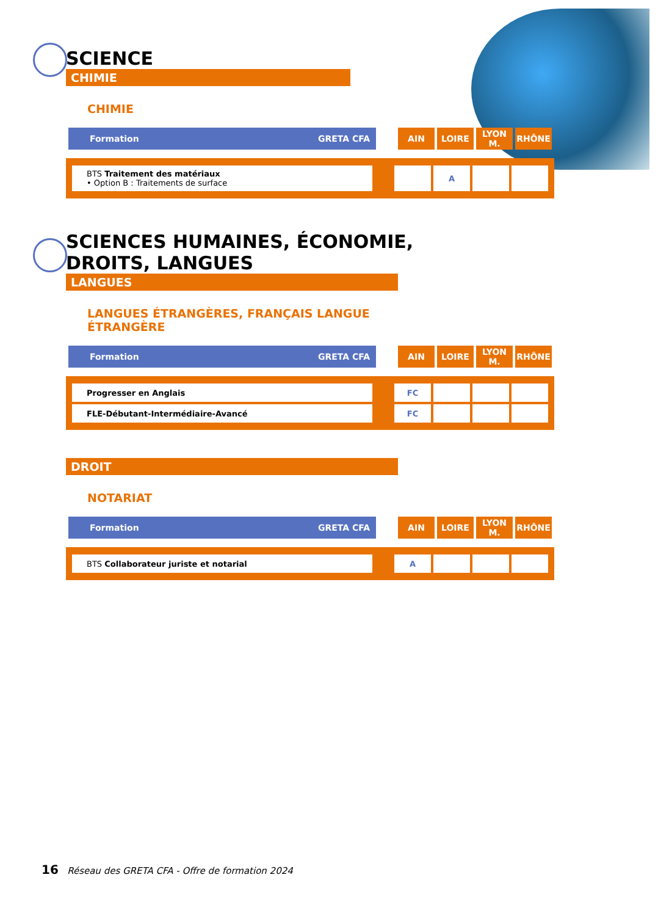SCIENCE
CHIMIE
CHIMIE
| Formation GRETA CFA | | AIN | LOIRE | LYON M. | RHÔNE |
| BTS Traitement des matériaux • Option B : Traitements de surface | | | A | | |
SCIENCES HUMAINES, ÉCONOMIE,
DROITS, LANGUES
LANGUES
LANGUES ÉTRANGÈRES, FRANÇAIS LANGUE
ÉTRANGÈRE
| Formation GRETA CFA | | AIN | LOIRE | LYON M. | RHÔNE |
| Progresser en Anglais | | FC | | | |
| FLE-Débutant-Intermédiaire-Avancé | | FC | | | |
DROIT
NOTARIAT
| Formation GRETA CFA | | AIN | LOIRE | LYON M. | RHÔNE |
| BTS Collaborateur juriste et notarial | | A | | | |
16 Réseau des GRETA CFA - Offre de formation 2024